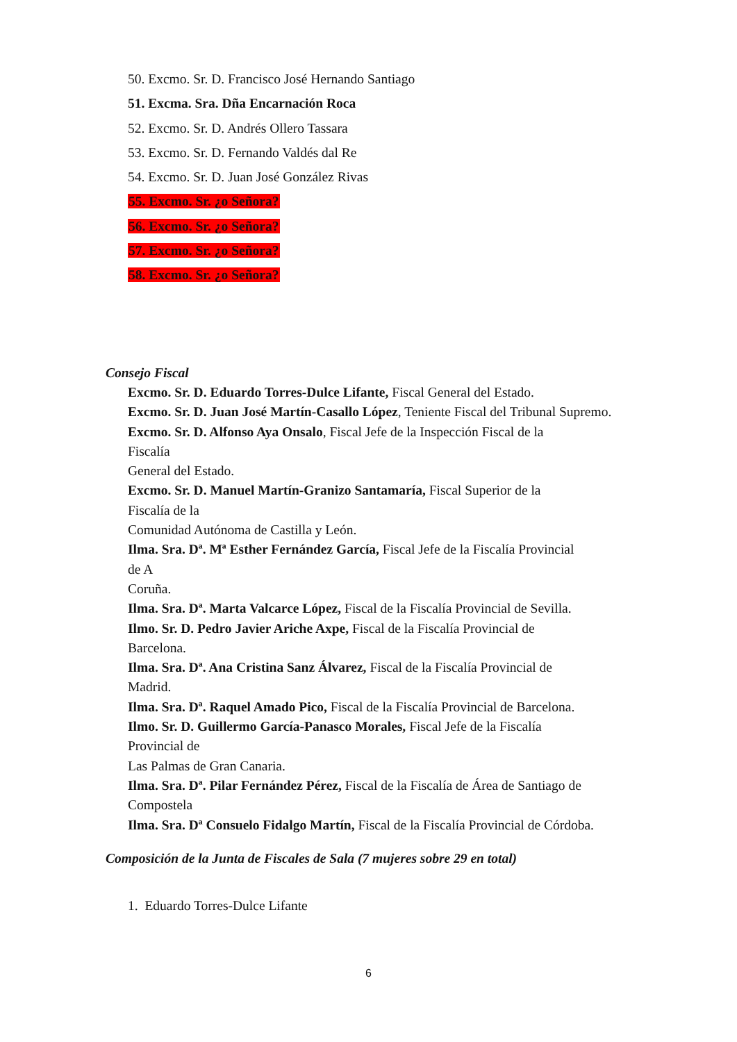50. Excmo. Sr. D. Francisco José Hernando Santiago
51. Excma. Sra. Dña Encarnación Roca
52. Excmo. Sr. D. Andrés Ollero Tassara
53. Excmo. Sr. D. Fernando Valdés dal Re
54. Excmo. Sr. D. Juan José González Rivas
55. Excmo. Sr. ¿o Señora?
56. Excmo. Sr. ¿o Señora?
57. Excmo. Sr. ¿o Señora?
58. Excmo. Sr. ¿o Señora?
Consejo Fiscal
Excmo. Sr. D. Eduardo Torres-Dulce Lifante, Fiscal General del Estado.
Excmo. Sr. D. Juan José Martín-Casallo López, Teniente Fiscal del Tribunal Supremo.
Excmo. Sr. D. Alfonso Aya Onsalo, Fiscal Jefe de la Inspección Fiscal de la
Fiscalía
General del Estado.
Excmo. Sr. D. Manuel Martín-Granizo Santamaría, Fiscal Superior de la
Fiscalía de la
Comunidad Autónoma de Castilla y León.
Ilma. Sra. Dª. Mª Esther Fernández García, Fiscal Jefe de la Fiscalía Provincial
de A
Coruña.
Ilma. Sra. Dª. Marta Valcarce López, Fiscal de la Fiscalía Provincial de Sevilla.
Ilmo. Sr. D. Pedro Javier Ariche Axpe, Fiscal de la Fiscalía Provincial de
Barcelona.
Ilma. Sra. Dª. Ana Cristina Sanz Álvarez, Fiscal de la Fiscalía Provincial de
Madrid.
Ilma. Sra. Dª. Raquel Amado Pico, Fiscal de la Fiscalía Provincial de Barcelona.
Ilmo. Sr. D. Guillermo García-Panasco Morales, Fiscal Jefe de la Fiscalía
Provincial de
Las Palmas de Gran Canaria.
Ilma. Sra. Dª. Pilar Fernández Pérez, Fiscal de la Fiscalía de Área de Santiago de
Compostela
Ilma. Sra. Dª Consuelo Fidalgo Martín, Fiscal de la Fiscalía Provincial de Córdoba.
Composición de la Junta de Fiscales de Sala (7 mujeres sobre 29 en total)
1. Eduardo Torres-Dulce Lifante
6